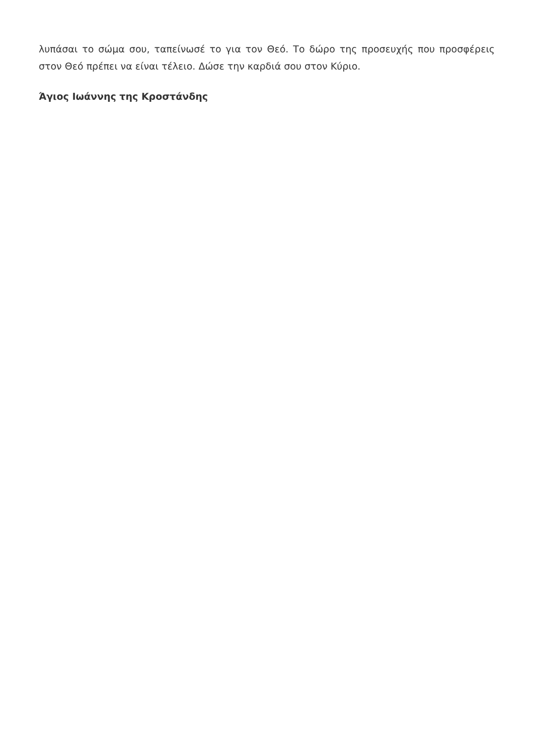λυπάσαι το σώμα σου, ταπείνωσέ το για τον Θεό. Το δώρο της προσευχής που προσφέρεις στον Θεό πρέπει να είναι τέλειο. Δώσε την καρδιά σου στον Κύριο.
Άγιος Ιωάννης της Κροστάνδης